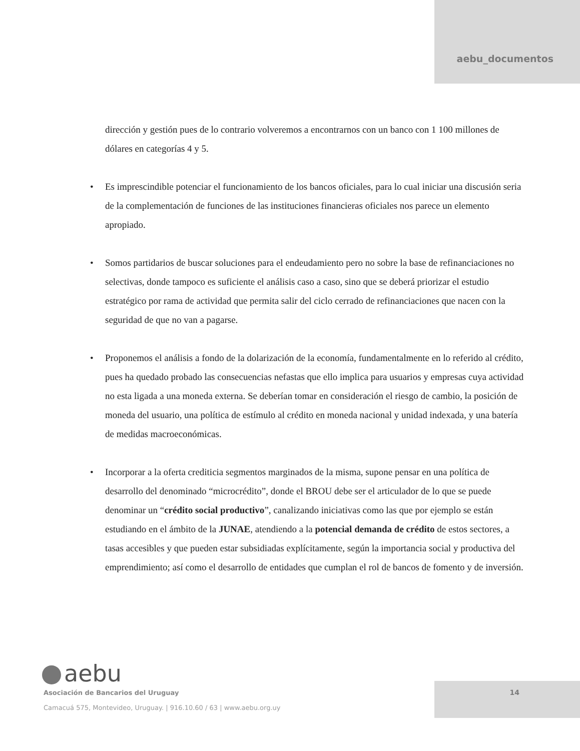aebu_documentos
dirección y gestión pues de lo contrario volveremos a encontrarnos con un banco con 1 100 millones de dólares en categorías 4 y 5.
• Es imprescindible potenciar el funcionamiento de los bancos oficiales, para lo cual iniciar una discusión seria de la complementación de funciones de las instituciones financieras oficiales nos parece un elemento apropiado.
• Somos partidarios de buscar soluciones para el endeudamiento pero no sobre la base de refinanciaciones no selectivas, donde tampoco es suficiente el análisis caso a caso, sino que se deberá priorizar el estudio estratégico por rama de actividad que permita salir del ciclo cerrado de refinanciaciones que nacen con la seguridad de que no van a pagarse.
• Proponemos el análisis a fondo de la dolarización de la economía, fundamentalmente en lo referido al crédito, pues ha quedado probado las consecuencias nefastas que ello implica para usuarios y empresas cuya actividad no esta ligada a una moneda externa. Se deberían tomar en consideración el riesgo de cambio, la posición de moneda del usuario, una política de estímulo al crédito en moneda nacional y unidad indexada, y una batería de medidas macroeconómicas.
• Incorporar a la oferta crediticia segmentos marginados de la misma, supone pensar en una política de desarrollo del denominado “microcrédito”, donde el BROU debe ser el articulador de lo que se puede denominar un “crédito social productivo”, canalizando iniciativas como las que por ejemplo se están estudiando en el ámbito de la JUNAE, atendiendo a la potencial demanda de crédito de estos sectores, a tasas accesibles y que pueden estar subsidiadas explícitamente, según la importancia social y productiva del emprendimiento; así como el desarrollo de entidades que cumplan el rol de bancos de fomento y de inversión.
aebu
Asociación de Bancarios del Uruguay
Camacuá 575, Montevideo, Uruguay. | 916.10.60 / 63 | www.aebu.org.uy
14